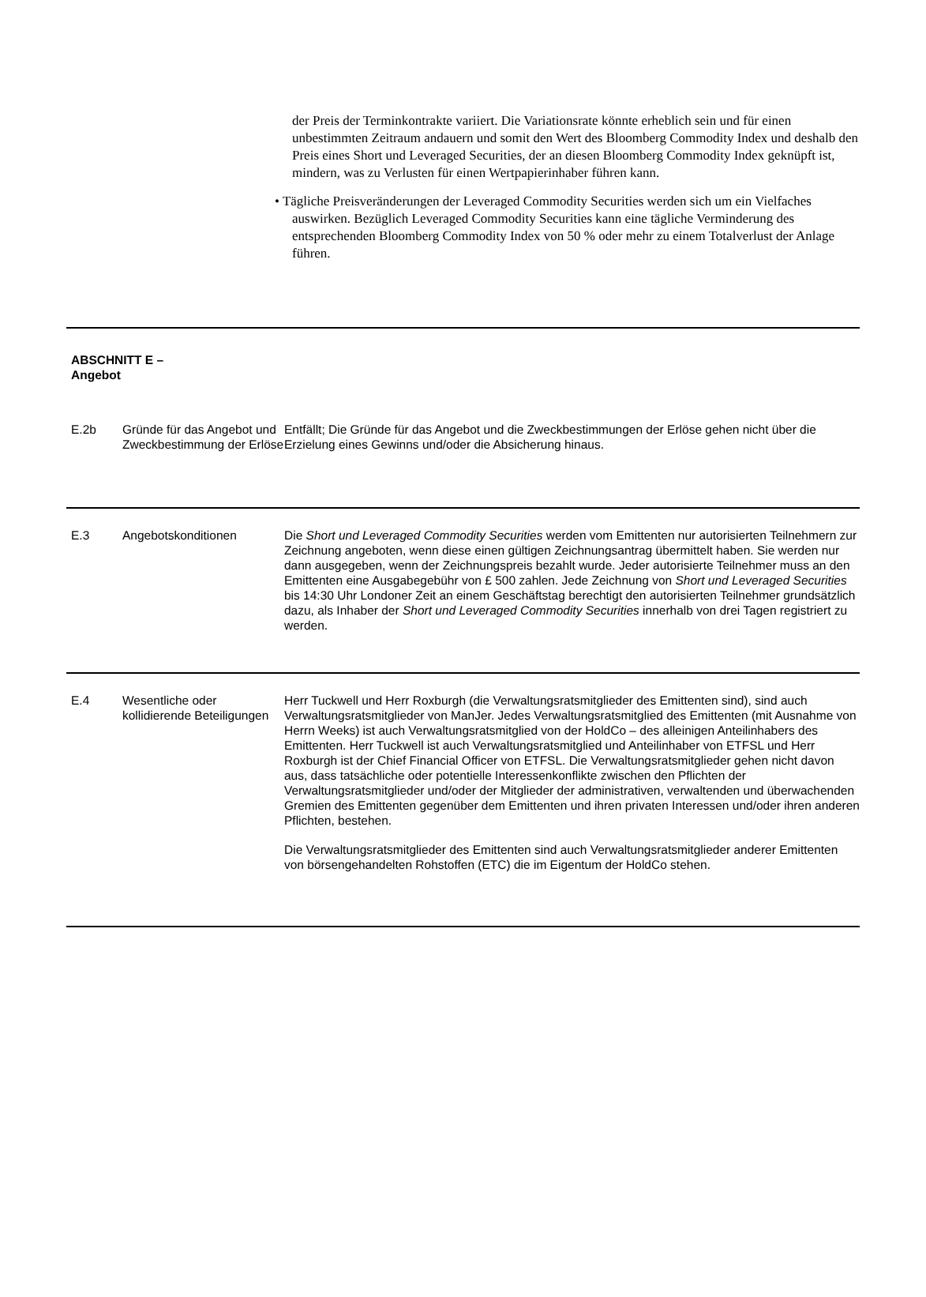der Preis der Terminkontrakte variiert. Die Variationsrate könnte erheblich sein und für einen unbestimmten Zeitraum andauern und somit den Wert des Bloomberg Commodity Index und deshalb den Preis eines Short und Leveraged Securities, der an diesen Bloomberg Commodity Index geknüpft ist, mindern, was zu Verlusten für einen Wertpapierinhaber führen kann.
• Tägliche Preisveränderungen der Leveraged Commodity Securities werden sich um ein Vielfaches auswirken. Bezüglich Leveraged Commodity Securities kann eine tägliche Verminderung des entsprechenden Bloomberg Commodity Index von 50 % oder mehr zu einem Totalverlust der Anlage führen.
| ABSCHNITT E – Angebot | | |
| E.2b | Gründe für das Angebot und Zweckbestimmung der Erlöse | Entfällt; Die Gründe für das Angebot und die Zweckbestimmungen der Erlöse gehen nicht über die Erzielung eines Gewinns und/oder die Absicherung hinaus. |
| E.3 | Angebotskonditionen | Die Short und Leveraged Commodity Securities werden vom Emittenten nur autorisierten Teilnehmern zur Zeichnung angeboten, wenn diese einen gültigen Zeichnungsantrag übermittelt haben. Sie werden nur dann ausgegeben, wenn der Zeichnungspreis bezahlt wurde. Jeder autorisierte Teilnehmer muss an den Emittenten eine Ausgabegebühr von £ 500 zahlen. Jede Zeichnung von Short und Leveraged Securities bis 14:30 Uhr Londoner Zeit an einem Geschäftstag berechtigt den autorisierten Teilnehmer grundsätzlich dazu, als Inhaber der Short und Leveraged Commodity Securities innerhalb von drei Tagen registriert zu werden. |
| E.4 | Wesentliche oder kollidierende Beteiligungen | Herr Tuckwell und Herr Roxburgh (die Verwaltungsratsmitglieder des Emittenten sind), sind auch Verwaltungsratsmitglieder von ManJer. Jedes Verwaltungsratsmitglied des Emittenten (mit Ausnahme von Herrn Weeks) ist auch Verwaltungsratsmitglied von der HoldCo – des alleinigen Anteilinhabers des Emittenten. Herr Tuckwell ist auch Verwaltungsratsmitglied und Anteilinhaber von ETFSL und Herr Roxburgh ist der Chief Financial Officer von ETFSL. Die Verwaltungsratsmitglieder gehen nicht davon aus, dass tatsächliche oder potentielle Interessenkonflikte zwischen den Pflichten der Verwaltungsratsmitglieder und/oder der Mitglieder der administrativen, verwaltenden und überwachenden Gremien des Emittenten gegenüber dem Emittenten und ihren privaten Interessen und/oder ihren anderen Pflichten, bestehen. Die Verwaltungsratsmitglieder des Emittenten sind auch Verwaltungsratsmitglieder anderer Emittenten von börsengehandelten Rohstoffen (ETC) die im Eigentum der HoldCo stehen. |